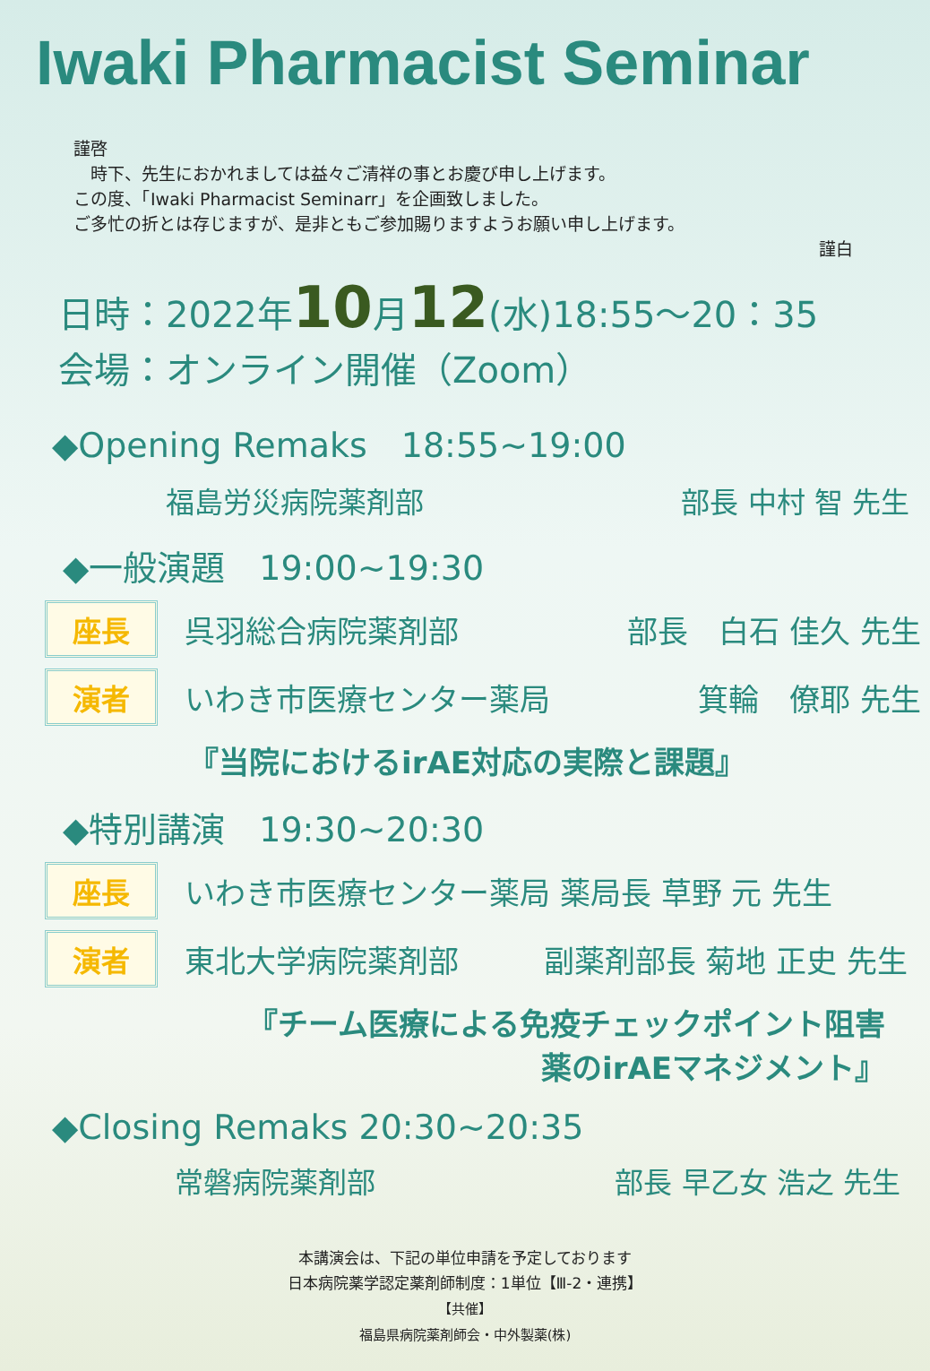Iwaki Pharmacist Seminar
謹啓
　時下、先生におかれましては益々ご清祥の事とお慶び申し上げます。
この度、「Iwaki Pharmacist Seminarr」を企画致しました。
ご多忙の折とは存じますが、是非ともご参加賜りますようお願い申し上げます。
謹白
日時：2022年10月12(水)18:55～20：35
会場：オンライン開催（Zoom）
◆Opening Remaks　18:55~19:00
福島労災病院薬剤部 部長 中村 智 先生
◆一般演題　19:00~19:30
座長
呉羽総合病院薬剤部 部長　白石 佳久 先生
演者
いわき市医療センター薬局 箕輪　僚耶 先生
『当院におけるirAE対応の実際と課題』
◆特別講演　19:30~20:30
座長
いわき市医療センター薬局 薬局長 草野 元 先生
演者
東北大学病院薬剤部 副薬剤部長 菊地 正史 先生
『チーム医療による免疫チェックポイント阻害
薬のirAEマネジメント』
◆Closing Remaks 20:30~20:35
常磐病院薬剤部 部長 早乙女 浩之 先生
本講演会は、下記の単位申請を予定しております
日本病院薬学認定薬剤師制度：1単位【Ⅲ-2・連携】
【共催】
福島県病院薬剤師会・中外製薬(株)